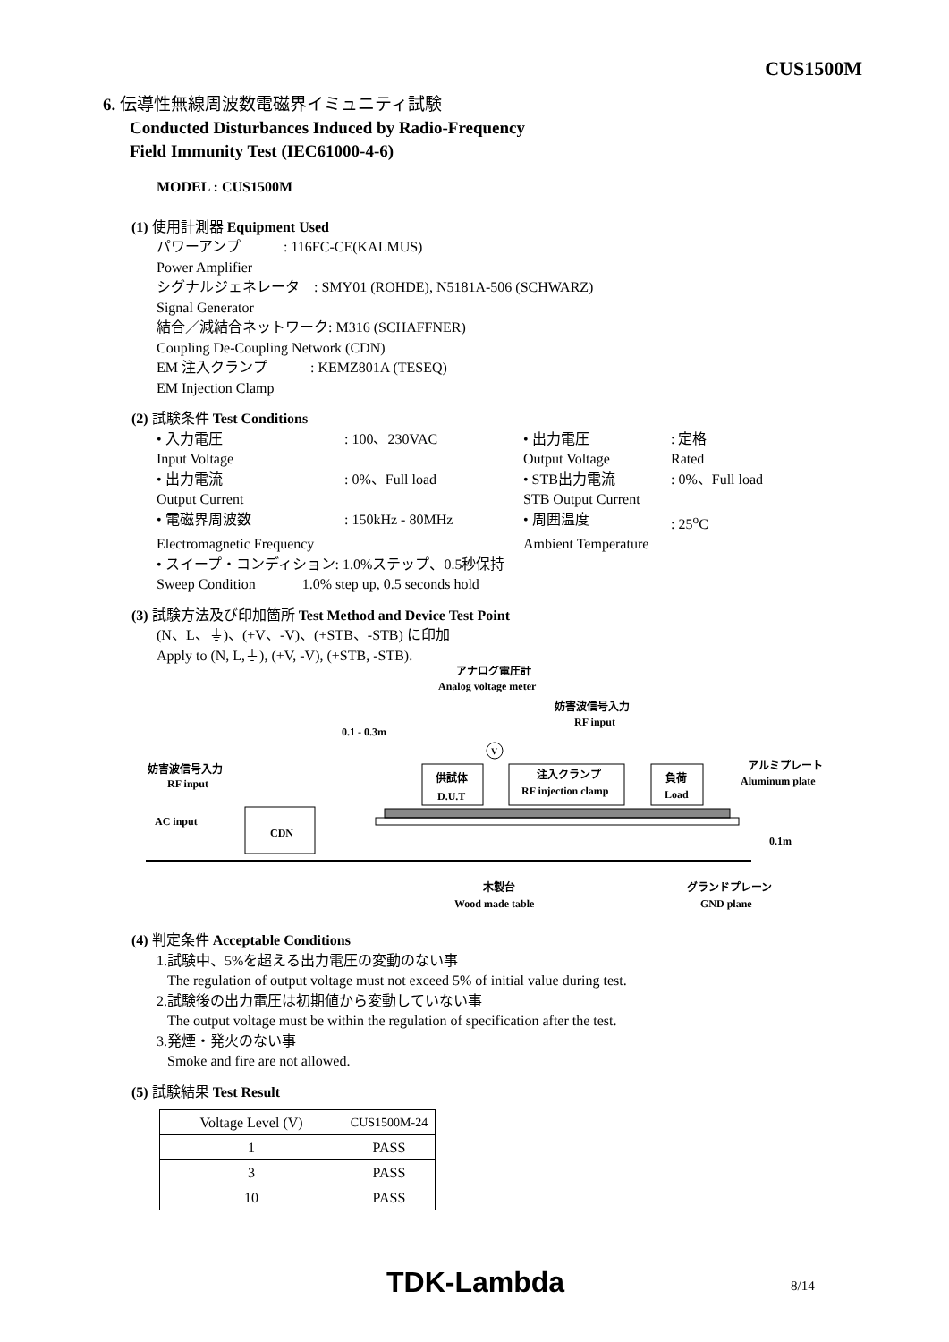CUS1500M
6. 伝導性無線周波数電磁界イミュニティ試験
Conducted Disturbances Induced by Radio-Frequency
Field Immunity Test (IEC61000-4-6)
MODEL : CUS1500M
(1) 使用計測器 Equipment Used
パワーアンプ　　　: 116FC-CE(KALMUS)
Power Amplifier
シグナルジェネレータ　: SMY01 (ROHDE), N5181A-506 (SCHWARZ)
Signal Generator
結合／減結合ネットワーク: M316 (SCHAFFNER)
Coupling De-Coupling Network (CDN)
EM 注入クランプ　　　: KEMZ801A (TESEQ)
EM Injection Clamp
(2) 試験条件 Test Conditions
• 入力電圧
: 100、230VAC
• 出力電圧
: 定格
Input Voltage
Output Voltage
Rated
• 出力電流
: 0%、Full load
• STB出力電流
: 0%、Full load
Output Current
STB Output Current
• 電磁界周波数
: 150kHz - 80MHz
• 周囲温度
: 25<sup>o</sup>C
Electromagnetic Frequency
Ambient Temperature
• スイープ・コンディション: 1.0%ステップ、0.5秒保持
Sweep Condition　　　 1.0% step up, 0.5 seconds hold
(3) 試験方法及び印加箇所 Test Method and Device Test Point
(N、L、⏚)、(+V、-V)、(+STB、-STB) に印加
Apply to (N, L,⏚), (+V, -V), (+STB, -STB).
アナログ電圧計
Analog voltage meter
妨害波信号入力
RF input
0.1 - 0.3m
妨害波信号入力
RF input
AC input
CDN
供試体
D.U.T
注入クランプ
RF injection clamp
負荷
Load
アルミプレート
Aluminum plate
0.1m
木製台
Wood made table
グランドプレーン
GND plane
V
(4) 判定条件 Acceptable Conditions
1.試験中、5%を超える出力電圧の変動のない事
The regulation of output voltage must not exceed 5% of initial value during test.
2.試験後の出力電圧は初期値から変動していない事
The output voltage must be within the regulation of specification after the test.
3.発煙・発火のない事
Smoke and fire are not allowed.
(5) 試験結果 Test Result
| Voltage Level (V) | CUS1500M-24 |
| 1 | PASS |
| 3 | PASS |
| 10 | PASS |
TDK-Lambda 8/14